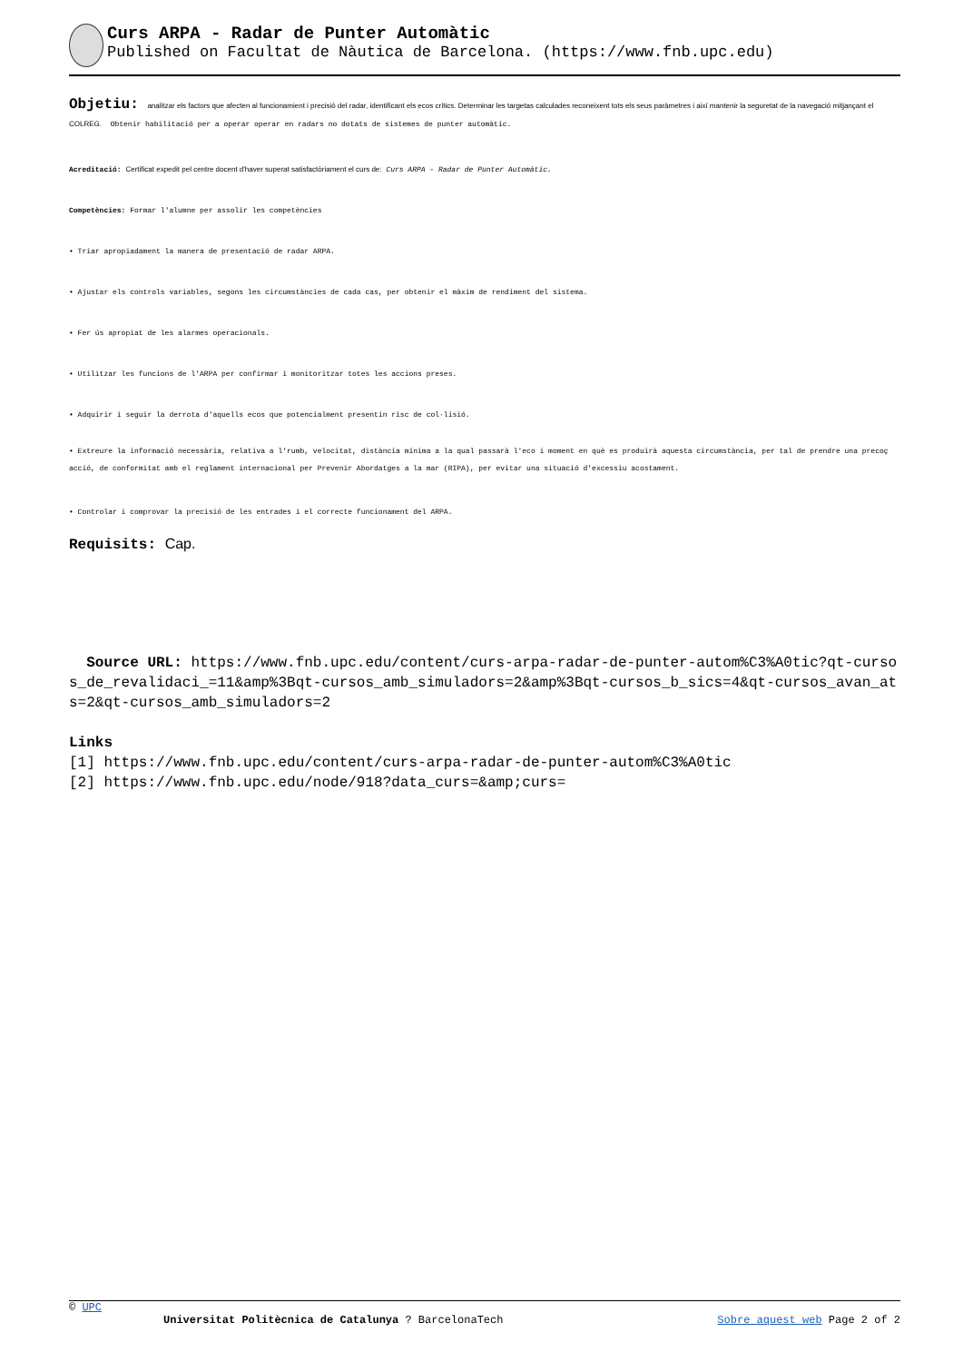Curs ARPA - Radar de Punter Automàtic
Published on Facultat de Nàutica de Barcelona. (https://www.fnb.upc.edu)
Objetiu: analitzar els factors que afecten al funcionamient i precisió del radar, identificant els ecos crítics. Determinar les targetas calculades reconeixent tots els seus paràmetres i així mantenir la seguretat de la navegació mitjançant el COLREG. Obtenir habilitació per a operar operar en radars no dotats de sistemes de punter automàtic.
Acreditació: Certificat expedit pel centre docent d'haver superat satisfactòriament el curs de: Curs ARPA - Radar de Punter Automàtic.
Competències: Formar l'alumne per assolir les competències
• Triar apropiadament la manera de presentació de radar ARPA.
• Ajustar els controls variables, segons les circumstàncies de cada cas, per obtenir el màxim de rendiment del sistema.
• Fer ús apropiat de les alarmes operacionals.
• Utilitzar les funcions de l'ARPA per confirmar i monitoritzar totes les accions preses.
• Adquirir i seguir la derrota d'aquells ecos que potencialment presentin risc de col·lisió.
• Extreure la informació necessària, relativa a l'rumb, velocitat, distància mínima a la qual passarà l'eco i moment en què es produirà aquesta circumstància, per tal de prendre una precoç acció, de conformitat amb el reglament internacional per Prevenir Abordatges a la mar (RIPA), per evitar una situació d'excessiu acostament.
• Controlar i comprovar la precisió de les entrades i el correcte funcionament del ARPA.
Requisits: Cap.
Source URL: https://www.fnb.upc.edu/content/curs-arpa-radar-de-punter-autom%C3%A0tic?qt-cursos_de_revalidaci_=11&amp%3Bqt-cursos_amb_simuladors=2&amp%3Bqt-cursos_b_sics=4&qt-cursos_avan_ats=2&qt-cursos_amb_simuladors=2
Links
[1] https://www.fnb.upc.edu/content/curs-arpa-radar-de-punter-autom%C3%A0tic
[2] https://www.fnb.upc.edu/node/918?data_curs=&amp;curs=
© UPC
Universitat Politècnica de Catalunya ? BarcelonaTech Sobre aquest web Page 2 of 2